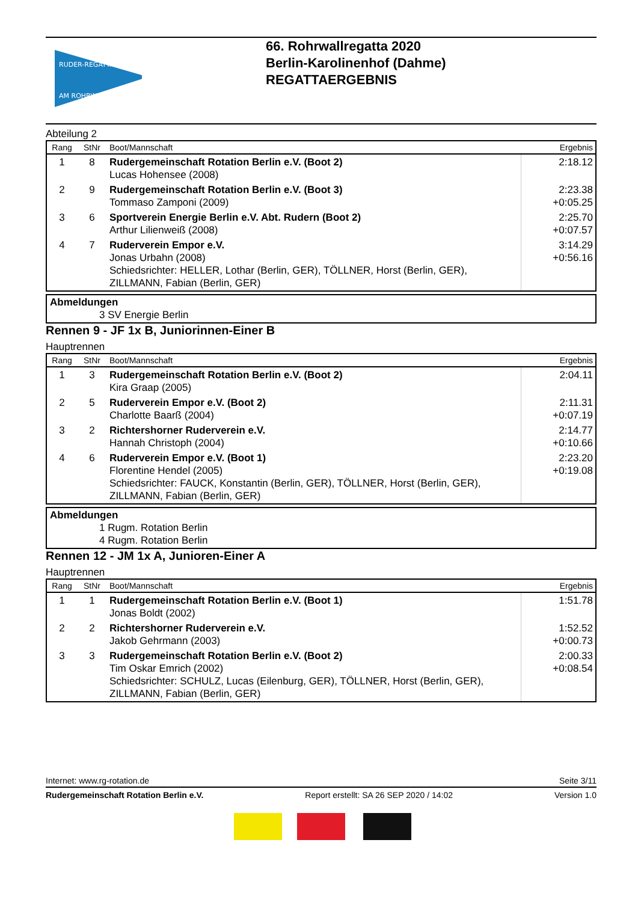RUDER-REGATTA
AM ROHRWALL
66. Rohrwallregatta 2020
Berlin-Karolinenhof (Dahme)
REGATTAERGEBNIS
Abteilung 2
| Rang | StNr | Boot/Mannschaft | Ergebnis |
| --- | --- | --- | --- |
| 1 | 8 | Rudergemeinschaft Rotation Berlin e.V. (Boot 2) Lucas Hohensee (2008) | 2:18.12 |
| 2 | 9 | Rudergemeinschaft Rotation Berlin e.V. (Boot 3) Tommaso Zamponi (2009) | 2:23.38 +0:05.25 |
| 3 | 6 | Sportverein Energie Berlin e.V. Abt. Rudern (Boot 2) Arthur Lilienweiß (2008) | 2:25.70 +0:07.57 |
| 4 | 7 | Ruderverein Empor e.V. Jonas Urbahn (2008) Schiedsrichter: HELLER, Lothar (Berlin, GER), TÖLLNER, Horst (Berlin, GER), ZILLMANN, Fabian (Berlin, GER) | 3:14.29 +0:56.16 |
Abmeldungen
3 SV Energie Berlin
Rennen 9 - JF 1x B, Juniorinnen-Einer B
Hauptrennen
| Rang | StNr | Boot/Mannschaft | Ergebnis |
| --- | --- | --- | --- |
| 1 | 3 | Rudergemeinschaft Rotation Berlin e.V. (Boot 2) Kira Graap (2005) | 2:04.11 |
| 2 | 5 | Ruderverein Empor e.V. (Boot 2) Charlotte Baarß (2004) | 2:11.31 +0:07.19 |
| 3 | 2 | Richtershorner Ruderverein e.V. Hannah Christoph (2004) | 2:14.77 +0:10.66 |
| 4 | 6 | Ruderverein Empor e.V. (Boot 1) Florentine Hendel (2005) Schiedsrichter: FAUCK, Konstantin (Berlin, GER), TÖLLNER, Horst (Berlin, GER), ZILLMANN, Fabian (Berlin, GER) | 2:23.20 +0:19.08 |
Abmeldungen
1 Rugm. Rotation Berlin
4 Rugm. Rotation Berlin
Rennen 12 - JM 1x A, Junioren-Einer A
Hauptrennen
| Rang | StNr | Boot/Mannschaft | Ergebnis |
| --- | --- | --- | --- |
| 1 | 1 | Rudergemeinschaft Rotation Berlin e.V. (Boot 1) Jonas Boldt (2002) | 1:51.78 |
| 2 | 2 | Richtershorner Ruderverein e.V. Jakob Gehrmann (2003) | 1:52.52 +0:00.73 |
| 3 | 3 | Rudergemeinschaft Rotation Berlin e.V. (Boot 2) Tim Oskar Emrich (2002) Schiedsrichter: SCHULZ, Lucas (Eilenburg, GER), TÖLLNER, Horst (Berlin, GER), ZILLMANN, Fabian (Berlin, GER) | 2:00.33 +0:08.54 |
Internet: www.rg-rotation.de Seite 3/11
Rudergemeinschaft Rotation Berlin e.V. Report erstellt: SA 26 SEP 2020 / 14:02 Version 1.0